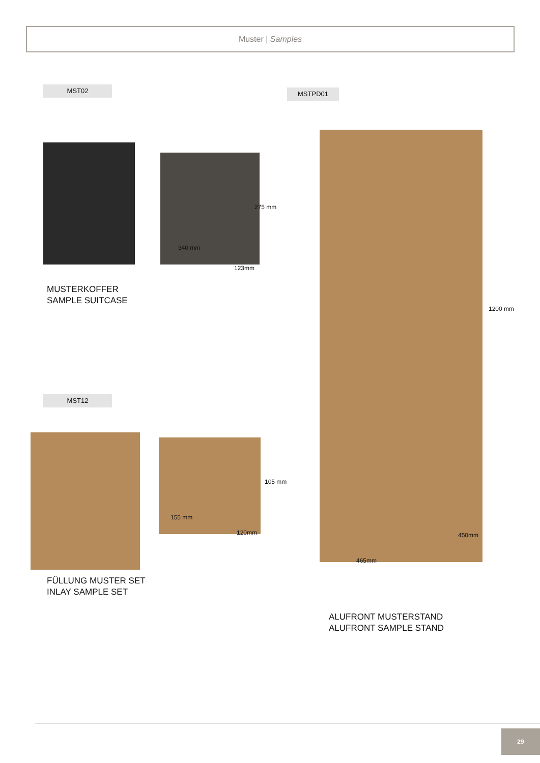Muster | Samples
MST02 MSTPD01
275 mm
340 mm
123mm
MUSTERKOFFER
SAMPLE SUITCASE
MST12
105 mm
155 mm
120mm
FÜLLUNG MUSTER SET
INLAY SAMPLE SET
1200 mm
465mm
450mm
ALUFRONT MUSTERSTAND
ALUFRONT SAMPLE STAND
29